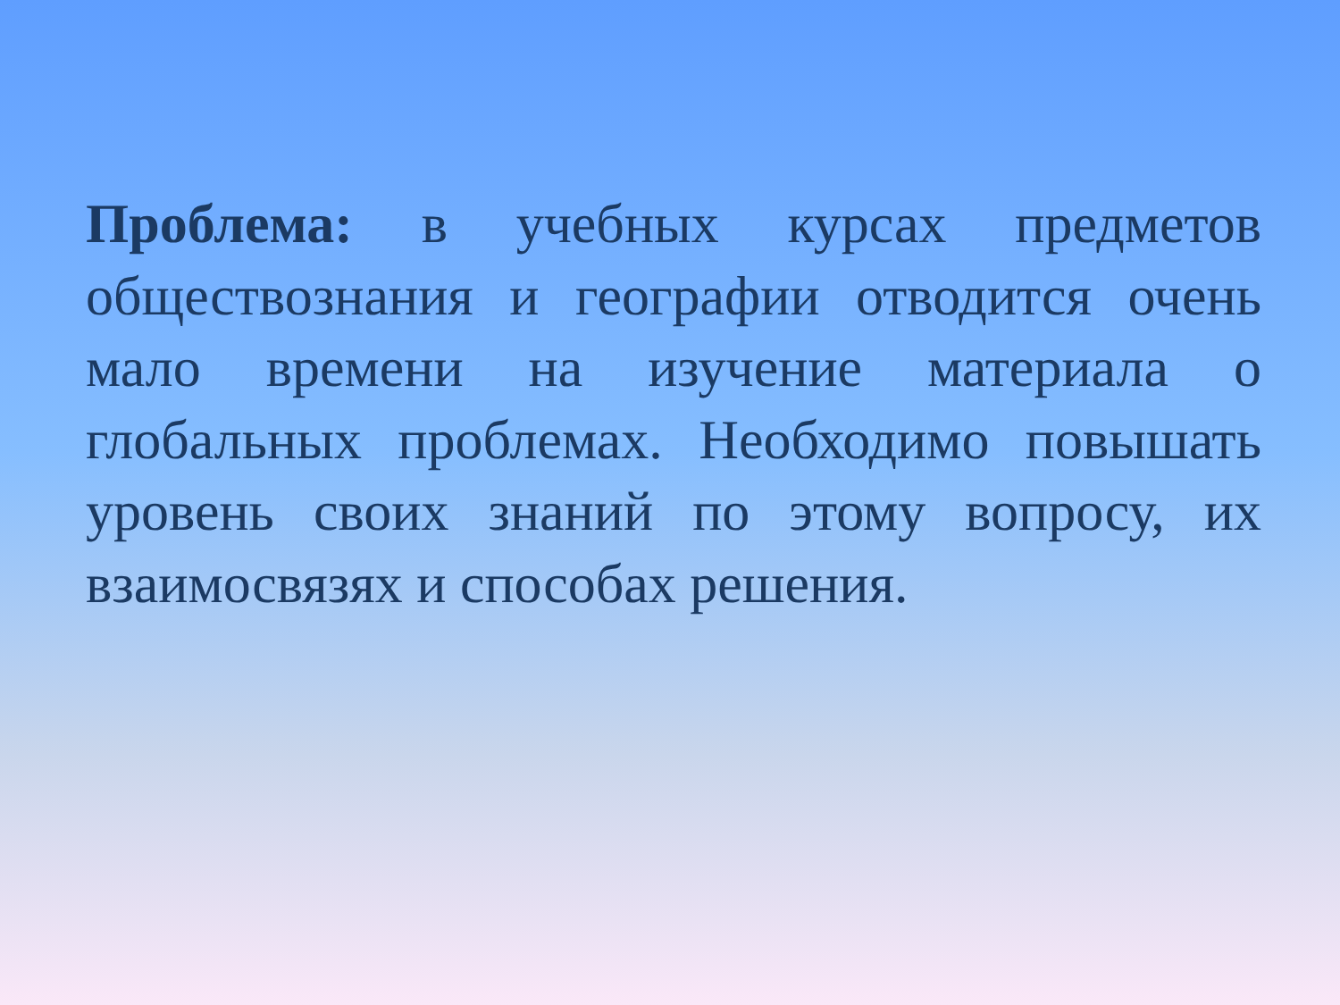Проблема: в учебных курсах предметов обществознания и географии отводится очень мало времени на изучение материала о глобальных проблемах. Необходимо повышать уровень своих знаний по этому вопросу, их взаимосвязях и способах решения.